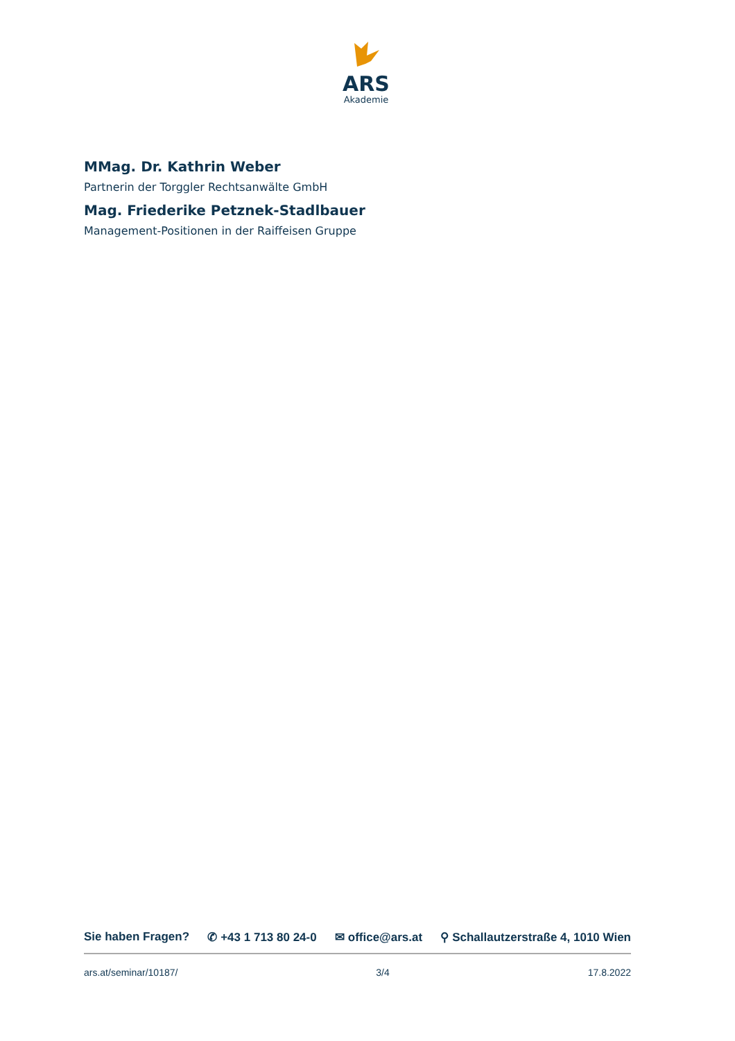ARS
Akademie
MMag. Dr. Kathrin Weber
Partnerin der Torggler Rechtsanwälte GmbH
Mag. Friederike Petznek-Stadlbauer
Management-Positionen in der Raiffeisen Gruppe
Sie haben Fragen? ✆ +43 1 713 80 24-0 ✉ office@ars.at ⚲ Schallautzerstraße 4, 1010 Wien
ars.at/seminar/10187/ 3/4 17.8.2022